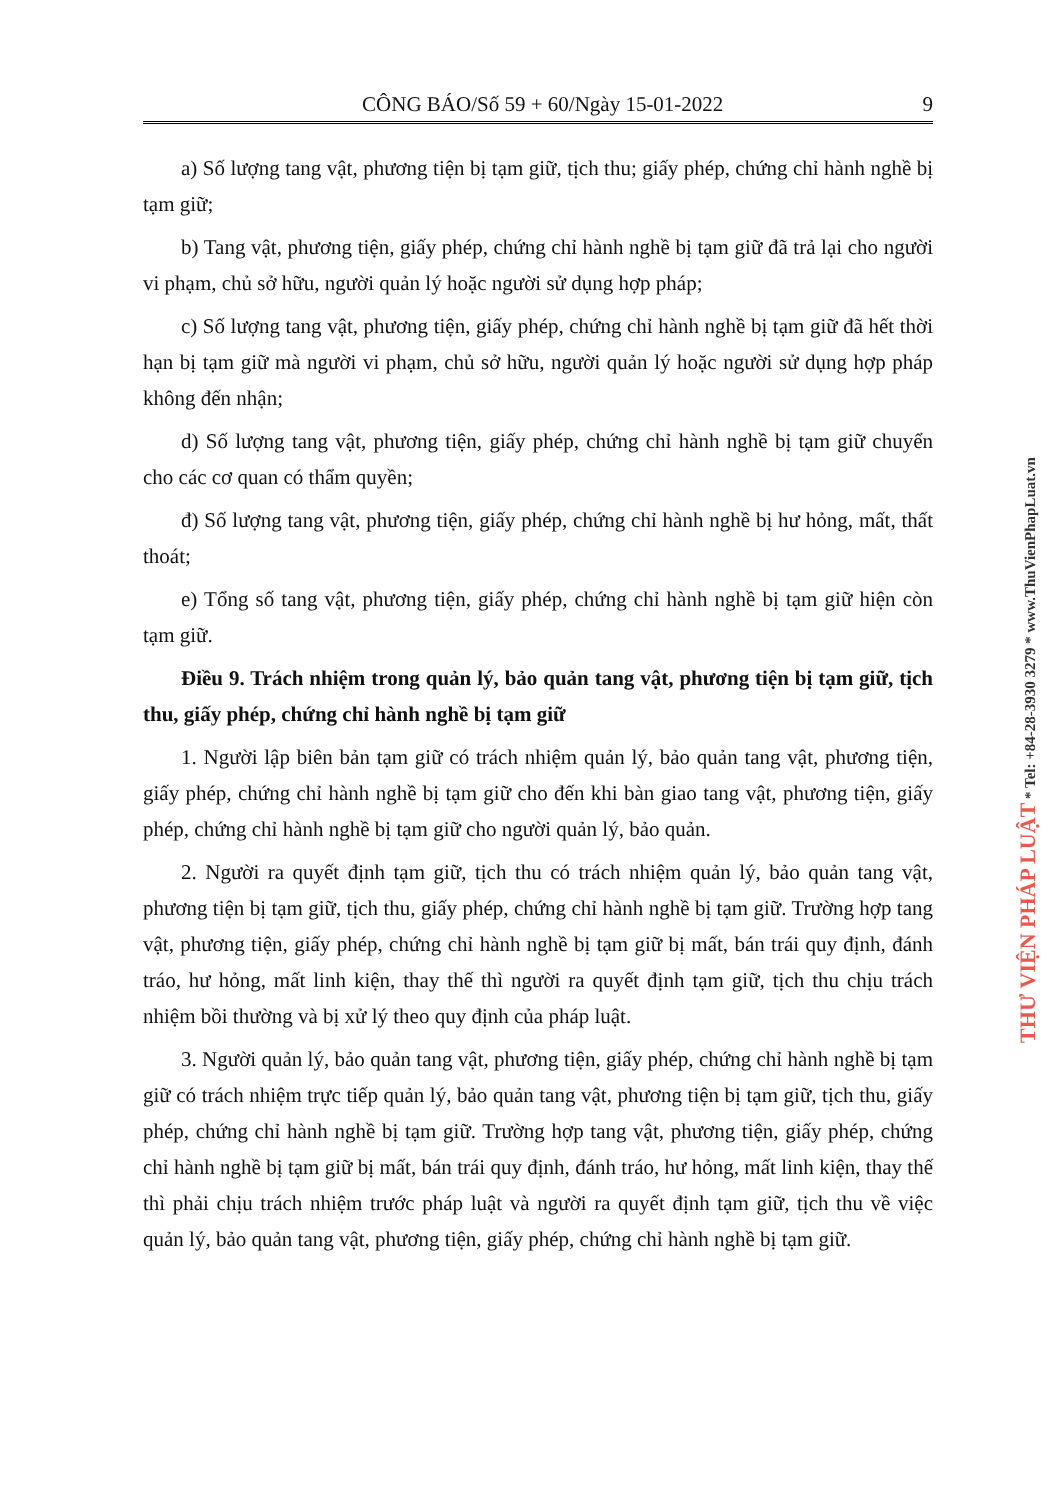CÔNG BÁO/Số 59 + 60/Ngày 15-01-2022 9
a) Số lượng tang vật, phương tiện bị tạm giữ, tịch thu; giấy phép, chứng chỉ hành nghề bị tạm giữ;
b) Tang vật, phương tiện, giấy phép, chứng chỉ hành nghề bị tạm giữ đã trả lại cho người vi phạm, chủ sở hữu, người quản lý hoặc người sử dụng hợp pháp;
c) Số lượng tang vật, phương tiện, giấy phép, chứng chỉ hành nghề bị tạm giữ đã hết thời hạn bị tạm giữ mà người vi phạm, chủ sở hữu, người quản lý hoặc người sử dụng hợp pháp không đến nhận;
d) Số lượng tang vật, phương tiện, giấy phép, chứng chỉ hành nghề bị tạm giữ chuyển cho các cơ quan có thẩm quyền;
đ) Số lượng tang vật, phương tiện, giấy phép, chứng chỉ hành nghề bị hư hỏng, mất, thất thoát;
e) Tổng số tang vật, phương tiện, giấy phép, chứng chỉ hành nghề bị tạm giữ hiện còn tạm giữ.
Điều 9. Trách nhiệm trong quản lý, bảo quản tang vật, phương tiện bị tạm giữ, tịch thu, giấy phép, chứng chỉ hành nghề bị tạm giữ
1. Người lập biên bản tạm giữ có trách nhiệm quản lý, bảo quản tang vật, phương tiện, giấy phép, chứng chỉ hành nghề bị tạm giữ cho đến khi bàn giao tang vật, phương tiện, giấy phép, chứng chỉ hành nghề bị tạm giữ cho người quản lý, bảo quản.
2. Người ra quyết định tạm giữ, tịch thu có trách nhiệm quản lý, bảo quản tang vật, phương tiện bị tạm giữ, tịch thu, giấy phép, chứng chỉ hành nghề bị tạm giữ. Trường hợp tang vật, phương tiện, giấy phép, chứng chỉ hành nghề bị tạm giữ bị mất, bán trái quy định, đánh tráo, hư hỏng, mất linh kiện, thay thế thì người ra quyết định tạm giữ, tịch thu chịu trách nhiệm bồi thường và bị xử lý theo quy định của pháp luật.
3. Người quản lý, bảo quản tang vật, phương tiện, giấy phép, chứng chỉ hành nghề bị tạm giữ có trách nhiệm trực tiếp quản lý, bảo quản tang vật, phương tiện bị tạm giữ, tịch thu, giấy phép, chứng chỉ hành nghề bị tạm giữ. Trường hợp tang vật, phương tiện, giấy phép, chứng chỉ hành nghề bị tạm giữ bị mất, bán trái quy định, đánh tráo, hư hỏng, mất linh kiện, thay thế thì phải chịu trách nhiệm trước pháp luật và người ra quyết định tạm giữ, tịch thu về việc quản lý, bảo quản tang vật, phương tiện, giấy phép, chứng chỉ hành nghề bị tạm giữ.
THƯ VIỆN PHÁP LUẬT * Tel: +84-28-3930 3279 * www.ThuVienPhapLuat.vn